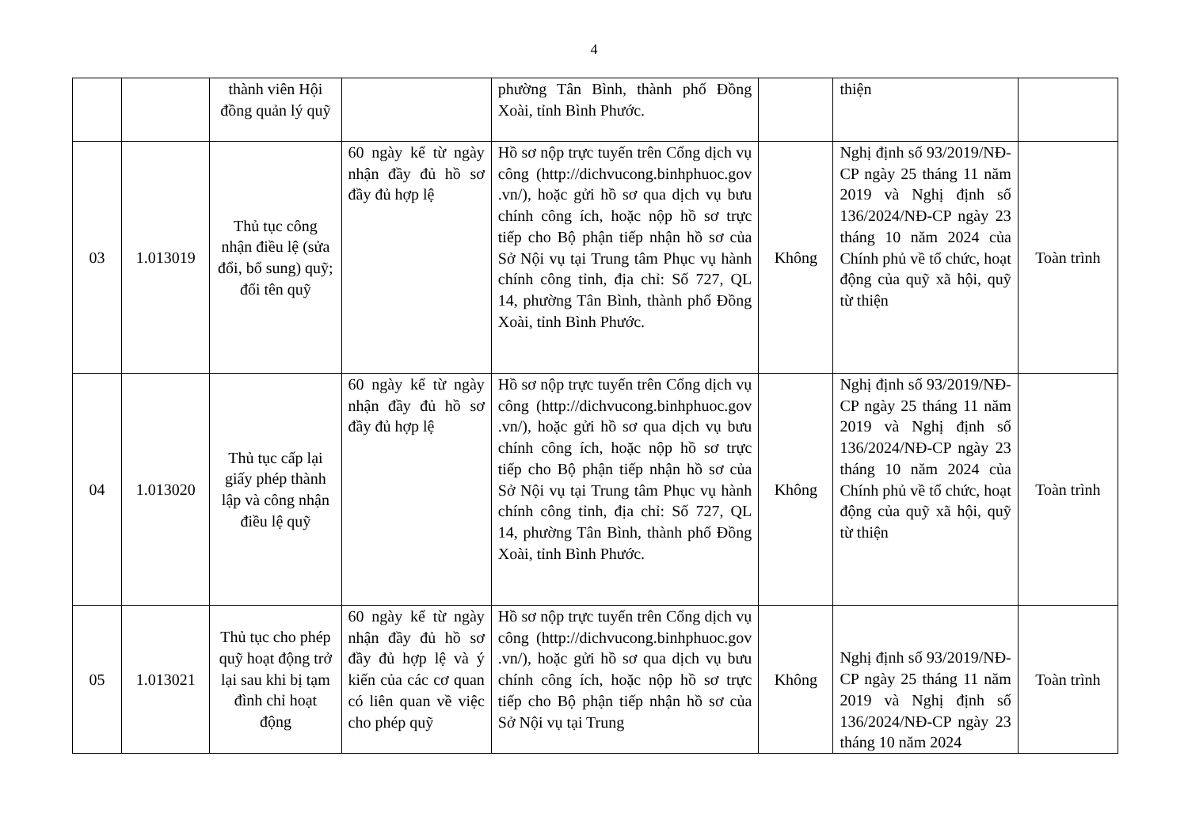4
| | | thành viên Hội đồng quản lý quỹ | | phường Tân Bình, thành phố Đồng Xoài, tỉnh Bình Phước. | | thiện | |
| 03 | 1.013019 | Thủ tục công nhận điều lệ (sửa đổi, bổ sung) quỹ; đổi tên quỹ | 60 ngày kể từ ngày nhận đầy đủ hồ sơ đầy đủ hợp lệ | Hồ sơ nộp trực tuyến trên Cổng dịch vụ công (http://dichvucong.binhphuoc.gov .vn/), hoặc gửi hồ sơ qua dịch vụ bưu chính công ích, hoặc nộp hồ sơ trực tiếp cho Bộ phận tiếp nhận hồ sơ của Sở Nội vụ tại Trung tâm Phục vụ hành chính công tỉnh, địa chỉ: Số 727, QL 14, phường Tân Bình, thành phố Đồng Xoài, tỉnh Bình Phước. | Không | Nghị định số 93/2019/NĐ-CP ngày 25 tháng 11 năm 2019 và Nghị định số 136/2024/NĐ-CP ngày 23 tháng 10 năm 2024 của Chính phủ về tổ chức, hoạt động của quỹ xã hội, quỹ từ thiện | Toàn trình |
| 04 | 1.013020 | Thủ tục cấp lại giấy phép thành lập và công nhận điều lệ quỹ | 60 ngày kể từ ngày nhận đầy đủ hồ sơ đầy đủ hợp lệ | Hồ sơ nộp trực tuyến trên Cổng dịch vụ công (http://dichvucong.binhphuoc.gov .vn/), hoặc gửi hồ sơ qua dịch vụ bưu chính công ích, hoặc nộp hồ sơ trực tiếp cho Bộ phận tiếp nhận hồ sơ của Sở Nội vụ tại Trung tâm Phục vụ hành chính công tỉnh, địa chỉ: Số 727, QL 14, phường Tân Bình, thành phố Đồng Xoài, tỉnh Bình Phước. | Không | Nghị định số 93/2019/NĐ-CP ngày 25 tháng 11 năm 2019 và Nghị định số 136/2024/NĐ-CP ngày 23 tháng 10 năm 2024 của Chính phủ về tổ chức, hoạt động của quỹ xã hội, quỹ từ thiện | Toàn trình |
| 05 | 1.013021 | Thủ tục cho phép quỹ hoạt động trở lại sau khi bị tạm đình chỉ hoạt động | 60 ngày kể từ ngày nhận đầy đủ hồ sơ đầy đủ hợp lệ và ý kiến của các cơ quan có liên quan về việc cho phép quỹ | Hồ sơ nộp trực tuyến trên Cổng dịch vụ công (http://dichvucong.binhphuoc.gov .vn/), hoặc gửi hồ sơ qua dịch vụ bưu chính công ích, hoặc nộp hồ sơ trực tiếp cho Bộ phận tiếp nhận hồ sơ của Sở Nội vụ tại Trung | Không | Nghị định số 93/2019/NĐ-CP ngày 25 tháng 11 năm 2019 và Nghị định số 136/2024/NĐ-CP ngày 23 tháng 10 năm 2024 | Toàn trình |